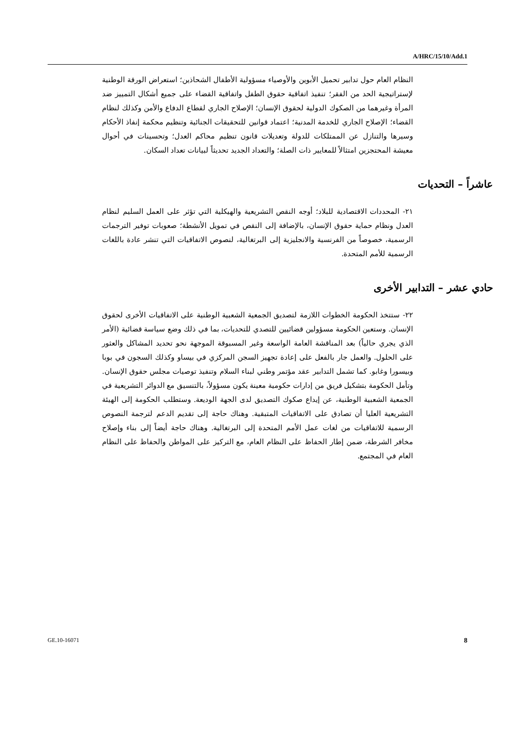A/HRC/15/10/Add.1
النظام العام حول تدابير تحميل الأبوين والأوصياء مسؤولية الأطفال الشحاذين؛ استعراض الورقة الوطنية لإستراتيجية الحد من الفقر؛ تنفيذ اتفاقية حقوق الطفل واتفاقية القضاء على جميع أشكال التمييز ضد المرأة وغيرهما من الصكوك الدولية لحقوق الإنسان؛ الإصلاح الجاري لقطاع الدفاع والأمن وكذلك لنظام القضاء؛ الإصلاح الجاري للخدمة المدنية؛ اعتماد قوانين للتحقيقات الجنائية وتنظيم محكمة إنفاذ الأحكام وسيرها والتنازل عن الممتلكات للدولة وتعديلات قانون تنظيم محاكم العدل؛ وتحسينات في أحوال معيشة المحتجزين امتثالاً للمعايير ذات الصلة؛ والتعداد الجديد تحديثاً لبيانات تعداد السكان.
عاشراً – التحديات
٢١- المحددات الاقتصادية للبلاد؛ أوجه النقص التشريعية والهيكلية التي تؤثر على العمل السليم لنظام العدل ونظام حماية حقوق الإنسان، بالإضافة إلى النقص في تمويل الأنشطة؛ صعوبات توفير الترجمات الرسمية، خصوصاً من الفرنسية والانجليزية إلى البرتغالية، لنصوص الاتفاقيات التي تنشر عادة باللغات الرسمية للأمم المتحدة.
حادي عشر – التدابير الأخرى
٢٢- ستتخذ الحكومة الخطوات اللازمة لتصديق الجمعية الشعبية الوطنية على الاتفاقيات الأخرى لحقوق الإنسان. وستعين الحكومة مسؤولين قضائيين للتصدي للتحديات، بما في ذلك وضع سياسة قضائية (الأمر الذي يجري حالياً) بعد المناقشة العامة الواسعة وغير المسبوقة الموجهة نحو تحديد المشاكل والعثور على الحلول. والعمل جار بالفعل على إعادة تجهيز السجن المركزي في بيساو وكذلك السجون في بوبا وبيسورا وغابو. كما تشمل التدابير عقد مؤتمر وطني لبناء السلام وتنفيذ توصيات مجلس حقوق الإنسان. وتأمل الحكومة بتشكيل فريق من إدارات حكومية معينة يكون مسؤولاً، بالتنسيق مع الدوائر التشريعية في الجمعية الشعبية الوطنية، عن إيداع صكوك التصديق لدى الجهة الوديعة. وستطلب الحكومة إلى الهيئة التشريعية العليا أن تصادق على الاتفاقيات المتبقية. وهناك حاجة إلى تقديم الدعم لترجمة النصوص الرسمية للاتفاقيات من لغات عمل الأمم المتحدة إلى البرتغالية. وهناك حاجة أيضاً إلى بناء وإصلاح مخافر الشرطة، ضمن إطار الحفاظ على النظام العام، مع التركيز على المواطن والحفاظ على النظام العام في المجتمع.
GE.10-16071 8